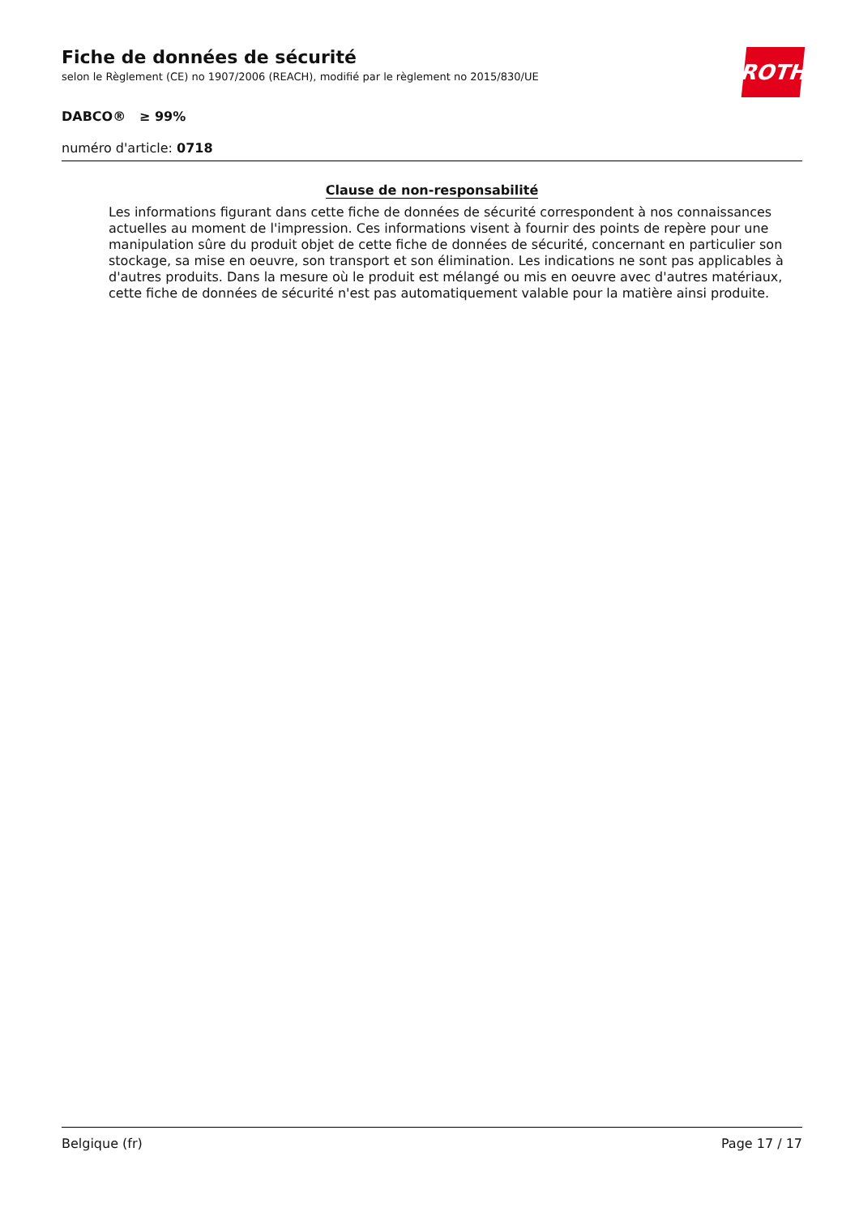ROTH
Fiche de données de sécurité
selon le Règlement (CE) no 1907/2006 (REACH), modifié par le règlement no 2015/830/UE
DABCO® ≥ 99%
numéro d'article: 0718
Clause de non-responsabilité
Les informations figurant dans cette fiche de données de sécurité correspondent à nos connaissances actuelles au moment de l'impression. Ces informations visent à fournir des points de repère pour une manipulation sûre du produit objet de cette fiche de données de sécurité, concernant en particulier son stockage, sa mise en oeuvre, son transport et son élimination. Les indications ne sont pas applicables à d'autres produits. Dans la mesure où le produit est mélangé ou mis en oeuvre avec d'autres matériaux, cette fiche de données de sécurité n'est pas automatiquement valable pour la matière ainsi produite.
Belgique (fr) Page 17 / 17